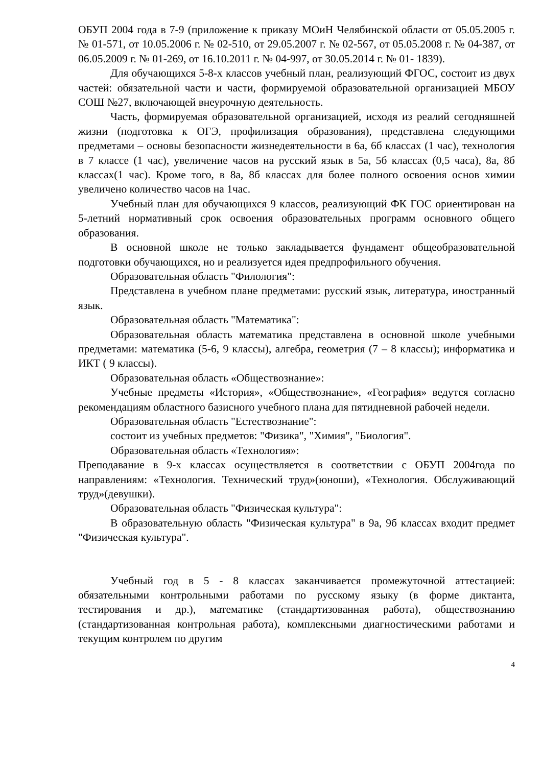ОБУП 2004 года в 7-9 (приложение к приказу МОиН Челябинской области от 05.05.2005 г. № 01-571, от 10.05.2006 г. № 02-510, от 29.05.2007 г. № 02-567, от 05.05.2008 г. № 04-387, от 06.05.2009 г. № 01-269, от 16.10.2011 г. № 04-997, от 30.05.2014 г. № 01- 1839).
Для обучающихся 5-8-х классов учебный план, реализующий ФГОС, состоит из двух частей: обязательной части и части, формируемой образовательной организацией МБОУ СОШ №27, включающей внеурочную деятельность.
Часть, формируемая образовательной организацией, исходя из реалий сегодняшней жизни (подготовка к ОГЭ, профилизация образования), представлена следующими предметами – основы безопасности жизнедеятельности в 6а, 6б классах (1 час), технология в 7 классе (1 час), увеличение часов на русский язык в 5а, 5б классах (0,5 часа), 8а, 8б классах(1 час). Кроме того, в 8а, 8б классах для более полного освоения основ химии увеличено количество часов на 1час.
Учебный план для обучающихся 9 классов, реализующий ФК ГОС ориентирован на 5-летний нормативный срок освоения образовательных программ основного общего образования.
В основной школе не только закладывается фундамент общеобразовательной подготовки обучающихся, но и реализуется идея предпрофильного обучения.
Образовательная область "Филология":
Представлена в учебном плане предметами: русский язык, литература, иностранный язык.
Образовательная область "Математика":
Образовательная область математика представлена в основной школе учебными предметами: математика (5-6, 9 классы), алгебра, геометрия (7 – 8 классы); информатика и ИКТ ( 9 классы).
Образовательная область «Обществознание»:
Учебные предметы «История», «Обществознание», «География» ведутся согласно рекомендациям областного базисного учебного плана для пятидневной рабочей недели.
Образовательная область "Естествознание":
состоит из учебных предметов: "Физика", "Химия", "Биология".
Образовательная область «Технология»:
Преподавание в 9-х классах осуществляется в соответствии с ОБУП 2004года по направлениям: «Технология. Технический труд»(юноши), «Технология. Обслуживающий труд»(девушки).
Образовательная область "Физическая культура":
В образовательную область "Физическая культура" в 9а, 9б классах входит предмет "Физическая культура".
Учебный год в 5 - 8 классах заканчивается промежуточной аттестацией: обязательными контрольными работами по русскому языку (в форме диктанта, тестирования и др.), математике (стандартизованная работа), обществознанию (стандартизованная контрольная работа), комплексными диагностическими работами и текущим контролем по другим
4